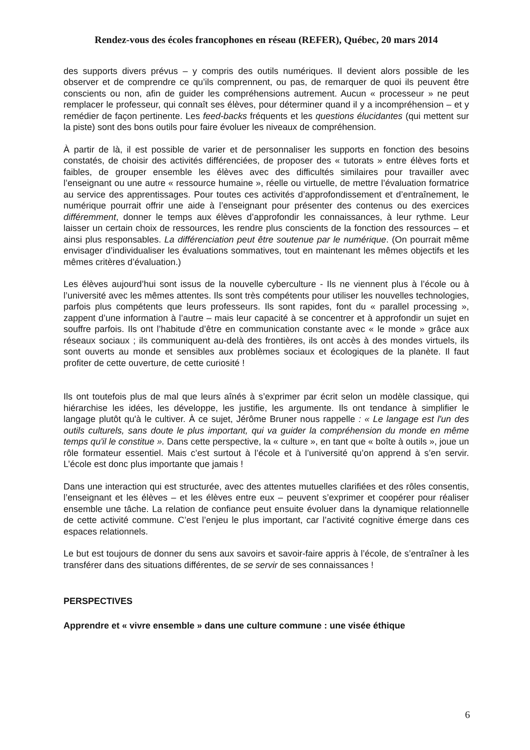Rendez-vous des écoles francophones en réseau (REFER), Québec, 20 mars 2014
des supports divers prévus – y compris des outils numériques. Il devient alors possible de les observer et de comprendre ce qu’ils comprennent, ou pas, de remarquer de quoi ils peuvent être conscients ou non, afin de guider les compréhensions autrement. Aucun « processeur » ne peut remplacer le professeur, qui connaît ses élèves, pour déterminer quand il y a incompréhension – et y remédier de façon pertinente. Les feed-backs fréquents et les questions élucidantes (qui mettent sur la piste) sont des bons outils pour faire évoluer les niveaux de compréhension.
À partir de là, il est possible de varier et de personnaliser les supports en fonction des besoins constatés, de choisir des activités différenciées, de proposer des « tutorats » entre élèves forts et faibles, de grouper ensemble les élèves avec des difficultés similaires pour travailler avec l’enseignant ou une autre « ressource humaine », réelle ou virtuelle, de mettre l’évaluation formatrice au service des apprentissages. Pour toutes ces activités d’approfondissement et d’entraînement, le numérique pourrait offrir une aide à l’enseignant pour présenter des contenus ou des exercices différemment, donner le temps aux élèves d’approfondir les connaissances, à leur rythme. Leur laisser un certain choix de ressources, les rendre plus conscients de la fonction des ressources – et ainsi plus responsables. La différenciation peut être soutenue par le numérique. (On pourrait même envisager d’individualiser les évaluations sommatives, tout en maintenant les mêmes objectifs et les mêmes critères d’évaluation.)
Les élèves aujourd’hui sont issus de la nouvelle cyberculture - Ils ne viennent plus à l’école ou à l’université avec les mêmes attentes. Ils sont très compétents pour utiliser les nouvelles technologies, parfois plus compétents que leurs professeurs. Ils sont rapides, font du « parallel processing », zappent d’une information à l’autre – mais leur capacité à se concentrer et à approfondir un sujet en souffre parfois. Ils ont l’habitude d’être en communication constante avec « le monde » grâce aux réseaux sociaux ; ils communiquent au-delà des frontières, ils ont accès à des mondes virtuels, ils sont ouverts au monde et sensibles aux problèmes sociaux et écologiques de la planète. Il faut profiter de cette ouverture, de cette curiosité !
Ils ont toutefois plus de mal que leurs aînés à s’exprimer par écrit selon un modèle classique, qui hiérarchise les idées, les développe, les justifie, les argumente. Ils ont tendance à simplifier le langage plutôt qu'à le cultiver. À ce sujet, Jérôme Bruner nous rappelle : « Le langage est l'un des outils culturels, sans doute le plus important, qui va guider la compréhension du monde en même temps qu'il le constitue ». Dans cette perspective, la « culture », en tant que « boîte à outils », joue un rôle formateur essentiel. Mais c’est surtout à l’école et à l’université qu’on apprend à s’en servir. L’école est donc plus importante que jamais !
Dans une interaction qui est structurée, avec des attentes mutuelles clarifiées et des rôles consentis, l’enseignant et les élèves – et les élèves entre eux – peuvent s’exprimer et coopérer pour réaliser ensemble une tâche. La relation de confiance peut ensuite évoluer dans la dynamique relationnelle de cette activité commune. C’est l’enjeu le plus important, car l’activité cognitive émerge dans ces espaces relationnels.
Le but est toujours de donner du sens aux savoirs et savoir-faire appris à l’école, de s’entraîner à les transférer dans des situations différentes, de se servir de ses connaissances !
PERSPECTIVES
Apprendre et « vivre ensemble » dans une culture commune : une visée éthique
6